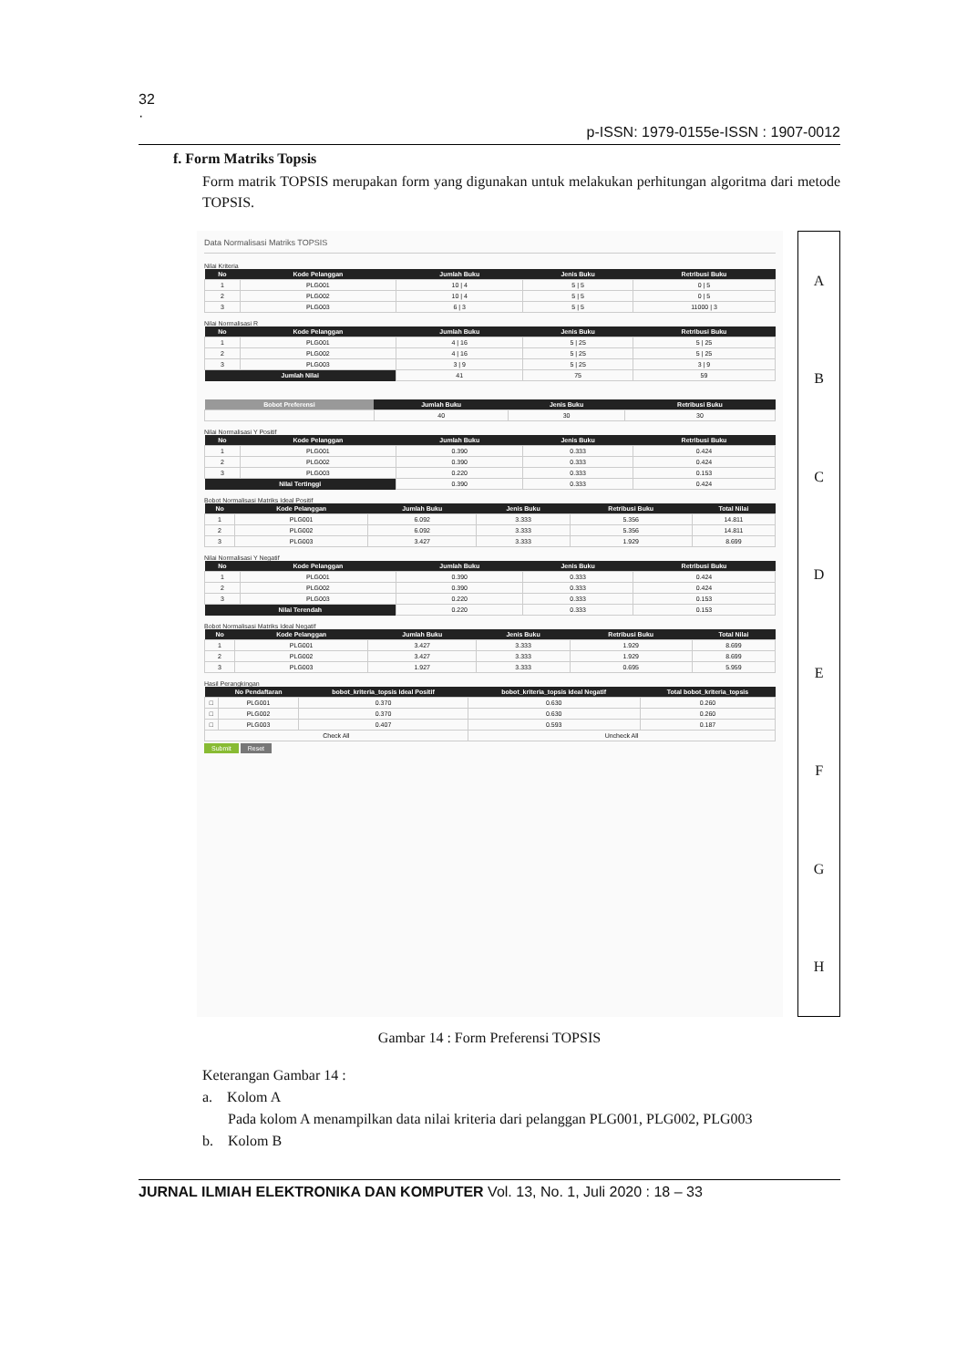32
·
p-ISSN: 1979-0155e-ISSN : 1907-0012
f. Form Matriks Topsis
Form matrik TOPSIS merupakan form yang digunakan untuk melakukan perhitungan algoritma dari metode TOPSIS.
Data Normalisasi Matriks TOPSIS
Nilai Kriteria
| No | Kode Pelanggan | Jumlah Buku | Jenis Buku | Retribusi Buku |
| --- | --- | --- | --- | --- |
| 1 | PLG001 | 10 / 4 | 5 / 5 | 0 / 5 |
| 2 | PLG002 | 10 / 4 | 5 / 5 | 0 / 5 |
| 3 | PLG003 | 6 / 3 | 5 / 5 | 11000 / 3 |
Nilai Normalisasi R
| No | Kode Pelanggan | Jumlah Buku | Jenis Buku | Retribusi Buku |
| --- | --- | --- | --- | --- |
| 1 | PLG001 | 4 / 16 | 5 / 25 | 5 / 25 |
| 2 | PLG002 | 4 / 16 | 5 / 25 | 5 / 25 |
| 3 | PLG003 | 3 / 9 | 5 / 25 | 3 / 9 |
| Jumlah Nilai | | 41 | 75 | 59 |
| Bobot Preferensi | Jumlah Buku | Jenis Buku | Retribusi Buku |
| --- | --- | --- | --- |
| | 40 | 30 | 30 |
Nilai Normalisasi Y Positif
| No | Kode Pelanggan | Jumlah Buku | Jenis Buku | Retribusi Buku |
| --- | --- | --- | --- | --- |
| 1 | PLG001 | 0.390 | 0.333 | 0.424 |
| 2 | PLG002 | 0.390 | 0.333 | 0.424 |
| 3 | PLG003 | 0.220 | 0.333 | 0.153 |
| Nilai Tertinggi | | 0.390 | 0.333 | 0.424 |
Bobot Normalisasi Matriks Ideal Positif
| No | Kode Pelanggan | Jumlah Buku | Jenis Buku | Retribusi Buku | Total Nilai |
| --- | --- | --- | --- | --- | --- |
| 1 | PLG001 | 6.092 | 3.333 | 5.356 | 14.811 |
| 2 | PLG002 | 6.092 | 3.333 | 5.356 | 14.811 |
| 3 | PLG003 | 3.427 | 3.333 | 1.929 | 8.699 |
Nilai Normalisasi Y Negatif
| No | Kode Pelanggan | Jumlah Buku | Jenis Buku | Retribusi Buku |
| --- | --- | --- | --- | --- |
| 1 | PLG001 | 0.390 | 0.333 | 0.424 |
| 2 | PLG002 | 0.390 | 0.333 | 0.424 |
| 3 | PLG003 | 0.220 | 0.333 | 0.153 |
| Nilai Terendah | | 0.220 | 0.333 | 0.153 |
Bobot Normalisasi Matriks Ideal Negatif
| No | Kode Pelanggan | Jumlah Buku | Jenis Buku | Retribusi Buku | Total Nilai |
| --- | --- | --- | --- | --- | --- |
| 1 | PLG001 | 3.427 | 3.333 | 1.929 | 8.699 |
| 2 | PLG002 | 3.427 | 3.333 | 1.929 | 8.699 |
| 3 | PLG003 | 1.927 | 3.333 | 0.695 | 5.959 |
Hasil Perangkingan
| | No Pendaftaran | bobot_kriteria_topsis Ideal Positif | bobot_kriteria_topsis Ideal Negatif | Total bobot_kriteria_topsis |
| --- | --- | --- | --- | --- |
| □ | PLG001 | 0.370 | 0.630 | 0.260 |
| □ | PLG002 | 0.370 | 0.630 | 0.260 |
| □ | PLG003 | 0.407 | 0.593 | 0.187 |
| Check All | | | Uncheck All | |
Submit Reset
A
B
C
D
E
F
G
H
Gambar 14 : Form Preferensi TOPSIS
Keterangan Gambar 14 :
a. Kolom A
Pada kolom A menampilkan data nilai kriteria dari pelanggan PLG001, PLG002, PLG003
b. Kolom B
JURNAL ILMIAH ELEKTRONIKA DAN KOMPUTER Vol. 13, No. 1, Juli 2020 : 18 – 33